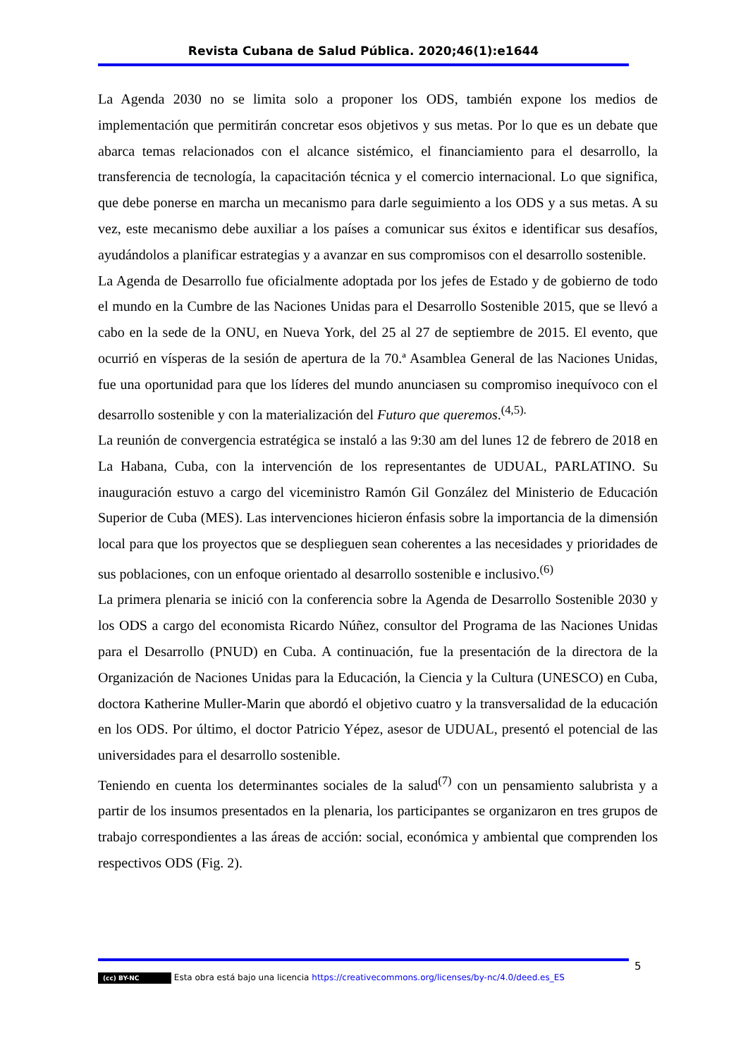Revista Cubana de Salud Pública. 2020;46(1):e1644
La Agenda 2030 no se limita solo a proponer los ODS, también expone los medios de implementación que permitirán concretar esos objetivos y sus metas. Por lo que es un debate que abarca temas relacionados con el alcance sistémico, el financiamiento para el desarrollo, la transferencia de tecnología, la capacitación técnica y el comercio internacional. Lo que significa, que debe ponerse en marcha un mecanismo para darle seguimiento a los ODS y a sus metas. A su vez, este mecanismo debe auxiliar a los países a comunicar sus éxitos e identificar sus desafíos, ayudándolos a planificar estrategias y a avanzar en sus compromisos con el desarrollo sostenible.
La Agenda de Desarrollo fue oficialmente adoptada por los jefes de Estado y de gobierno de todo el mundo en la Cumbre de las Naciones Unidas para el Desarrollo Sostenible 2015, que se llevó a cabo en la sede de la ONU, en Nueva York, del 25 al 27 de septiembre de 2015. El evento, que ocurrió en vísperas de la sesión de apertura de la 70.ª Asamblea General de las Naciones Unidas, fue una oportunidad para que los líderes del mundo anunciasen su compromiso inequívoco con el desarrollo sostenible y con la materialización del Futuro que queremos.<sup>(4,5).</sup>
La reunión de convergencia estratégica se instaló a las 9:30 am del lunes 12 de febrero de 2018 en La Habana, Cuba, con la intervención de los representantes de UDUAL, PARLATINO. Su inauguración estuvo a cargo del viceministro Ramón Gil González del Ministerio de Educación Superior de Cuba (MES). Las intervenciones hicieron énfasis sobre la importancia de la dimensión local para que los proyectos que se desplieguen sean coherentes a las necesidades y prioridades de sus poblaciones, con un enfoque orientado al desarrollo sostenible e inclusivo.<sup>(6)</sup>
La primera plenaria se inició con la conferencia sobre la Agenda de Desarrollo Sostenible 2030 y los ODS a cargo del economista Ricardo Núñez, consultor del Programa de las Naciones Unidas para el Desarrollo (PNUD) en Cuba. A continuación, fue la presentación de la directora de la Organización de Naciones Unidas para la Educación, la Ciencia y la Cultura (UNESCO) en Cuba, doctora Katherine Muller-Marin que abordó el objetivo cuatro y la transversalidad de la educación en los ODS. Por último, el doctor Patricio Yépez, asesor de UDUAL, presentó el potencial de las universidades para el desarrollo sostenible.
Teniendo en cuenta los determinantes sociales de la salud<sup>(7)</sup> con un pensamiento salubrista y a partir de los insumos presentados en la plenaria, los participantes se organizaron en tres grupos de trabajo correspondientes a las áreas de acción: social, económica y ambiental que comprenden los respectivos ODS (Fig. 2).
5
(cc) BY-NC Esta obra está bajo una licencia https://creativecommons.org/licenses/by-nc/4.0/deed.es_ES